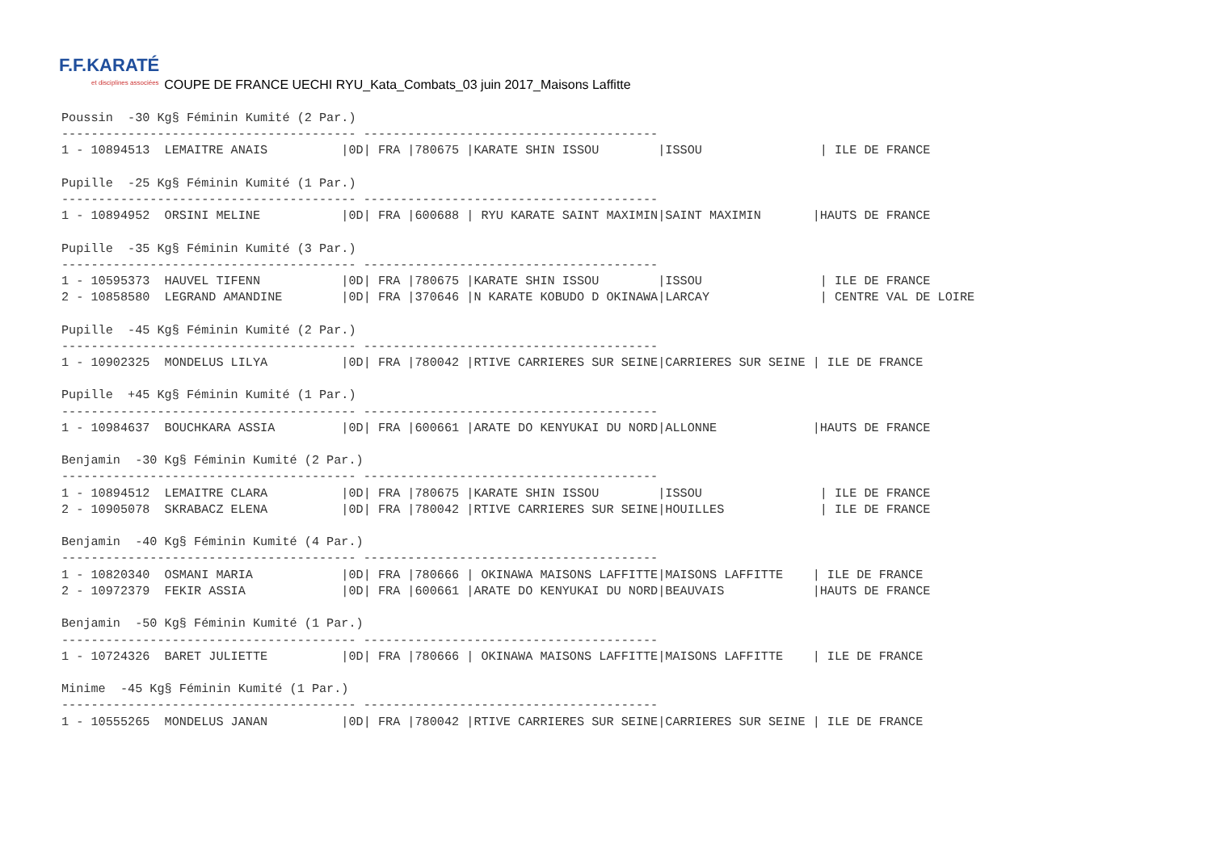F.F.KARATÉ
et disciplines associées
COUPE DE FRANCE UECHI RYU_Kata_Combats_03 juin 2017_Maisons Laffitte
Poussin  -30 Kg§ Féminin Kumité (2 Par.)
---------------------------------------- ----------------------------------------
1 - 10894513  LEMAITRE ANAIS          |0D| FRA |780675 |KARATE SHIN ISSOU        |ISSOU                | ILE DE FRANCE

Pupille  -25 Kg§ Féminin Kumité (1 Par.)
---------------------------------------- ----------------------------------------
1 - 10894952  ORSINI MELINE           |0D| FRA |600688 | RYU KARATE SAINT MAXIMIN|SAINT MAXIMIN       |HAUTS DE FRANCE

Pupille  -35 Kg§ Féminin Kumité (3 Par.)
---------------------------------------- ----------------------------------------
1 - 10595373  HAUVEL TIFENN           |0D| FRA |780675 |KARATE SHIN ISSOU        |ISSOU                | ILE DE FRANCE
2 - 10858580  LEGRAND AMANDINE        |0D| FRA |370646 |N KARATE KOBUDO D OKINAWA|LARCAY               | CENTRE VAL DE LOIRE

Pupille  -45 Kg§ Féminin Kumité (2 Par.)
---------------------------------------- ----------------------------------------
1 - 10902325  MONDELUS LILYA          |0D| FRA |780042 |RTIVE CARRIERES SUR SEINE|CARRIERES SUR SEINE | ILE DE FRANCE

Pupille  +45 Kg§ Féminin Kumité (1 Par.)
---------------------------------------- ----------------------------------------
1 - 10984637  BOUCHKARA ASSIA         |0D| FRA |600661 |ARATE DO KENYUKAI DU NORD|ALLONNE             |HAUTS DE FRANCE

Benjamin  -30 Kg§ Féminin Kumité (2 Par.)
---------------------------------------- ----------------------------------------
1 - 10894512  LEMAITRE CLARA          |0D| FRA |780675 |KARATE SHIN ISSOU        |ISSOU                | ILE DE FRANCE
2 - 10905078  SKRABACZ ELENA          |0D| FRA |780042 |RTIVE CARRIERES SUR SEINE|HOUILLES             | ILE DE FRANCE

Benjamin  -40 Kg§ Féminin Kumité (4 Par.)
---------------------------------------- ----------------------------------------
1 - 10820340  OSMANI MARIA            |0D| FRA |780666 | OKINAWA MAISONS LAFFITTE|MAISONS LAFFITTE    | ILE DE FRANCE
2 - 10972379  FEKIR ASSIA             |0D| FRA |600661 |ARATE DO KENYUKAI DU NORD|BEAUVAIS            |HAUTS DE FRANCE

Benjamin  -50 Kg§ Féminin Kumité (1 Par.)
---------------------------------------- ----------------------------------------
1 - 10724326  BARET JULIETTE          |0D| FRA |780666 | OKINAWA MAISONS LAFFITTE|MAISONS LAFFITTE    | ILE DE FRANCE

Minime  -45 Kg§ Féminin Kumité (1 Par.)
---------------------------------------- ----------------------------------------
1 - 10555265  MONDELUS JANAN          |0D| FRA |780042 |RTIVE CARRIERES SUR SEINE|CARRIERES SUR SEINE | ILE DE FRANCE